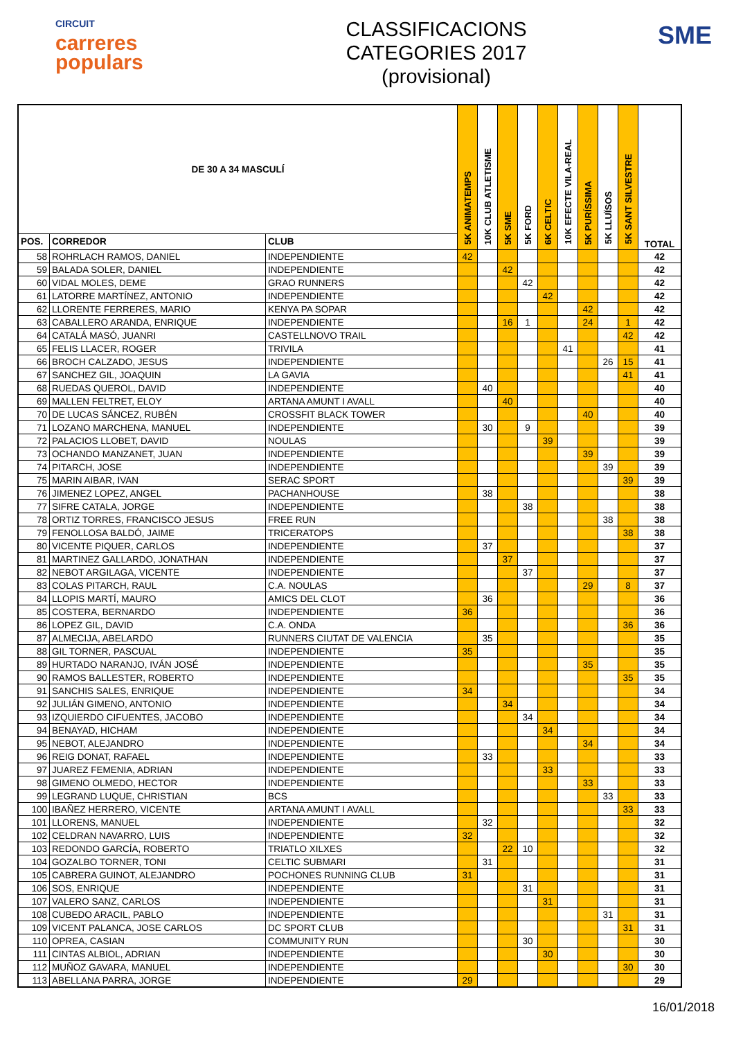CIRCUIT
carreres
populars
CLASSIFICACIONS
CATEGORIES 2017
(provisional)
SME
| DE 30 A 34 MASCULÍ | | | 5K ANIMATEMPS | 10K CLUB ATLETISME | 5K SME | 5K FORD | 6K CELTIC | 10K EFECTE VILA-REAL | 5K PURÍSSIMA | 5K LLUÏSOS | 5K SANT SILVESTRE | TOTAL |
| --- | --- | --- | --- | --- | --- | --- | --- | --- | --- | --- | --- | --- |
| POS. | CORREDOR | CLUB | | | | | | | | | | |
| 58 | ROHRLACH RAMOS, DANIEL | INDEPENDIENTE | 42 | | | | | | | | | 42 |
| 59 | BALADA SOLER, DANIEL | INDEPENDIENTE | | | 42 | | | | | | | 42 |
| 60 | VIDAL MOLES, DEME | GRAO RUNNERS | | | | 42 | | | | | | 42 |
| 61 | LATORRE MARTÍNEZ, ANTONIO | INDEPENDIENTE | | | | | 42 | | | | | 42 |
| 62 | LLORENTE FERRERES, MARIO | KENYA PA SOPAR | | | | | | | 42 | | | 42 |
| 63 | CABALLERO ARANDA, ENRIQUE | INDEPENDIENTE | | | 16 | 1 | | | 24 | | 1 | 42 |
| 64 | CATALÁ MASÓ, JUANRI | CASTELLNOVO TRAIL | | | | | | | | | 42 | 42 |
| 65 | FELIS LLACER, ROGER | TRIVILA | | | | | | 41 | | | | 41 |
| 66 | BROCH CALZADO, JESUS | INDEPENDIENTE | | | | | | | | 26 | 15 | 41 |
| 67 | SANCHEZ GIL, JOAQUIN | LA GAVIA | | | | | | | | | 41 | 41 |
| 68 | RUEDAS QUEROL, DAVID | INDEPENDIENTE | | 40 | | | | | | | | 40 |
| 69 | MALLEN FELTRET, ELOY | ARTANA AMUNT I AVALL | | | 40 | | | | | | | 40 |
| 70 | DE LUCAS SÁNCEZ, RUBÉN | CROSSFIT BLACK TOWER | | | | | | | 40 | | | 40 |
| 71 | LOZANO MARCHENA, MANUEL | INDEPENDIENTE | | 30 | | 9 | | | | | | 39 |
| 72 | PALACIOS LLOBET, DAVID | NOULAS | | | | | 39 | | | | | 39 |
| 73 | OCHANDO MANZANET, JUAN | INDEPENDIENTE | | | | | | | 39 | | | 39 |
| 74 | PITARCH, JOSE | INDEPENDIENTE | | | | | | | | 39 | | 39 |
| 75 | MARIN AIBAR, IVAN | SERAC SPORT | | | | | | | | | 39 | 39 |
| 76 | JIMENEZ LOPEZ, ANGEL | PACHANHOUSE | | 38 | | | | | | | | 38 |
| 77 | SIFRE CATALA, JORGE | INDEPENDIENTE | | | | 38 | | | | | | 38 |
| 78 | ORTIZ TORRES, FRANCISCO JESUS | FREE RUN | | | | | | | | 38 | | 38 |
| 79 | FENOLLOSA BALDÓ, JAIME | TRICERATOPS | | | | | | | | | 38 | 38 |
| 80 | VICENTE PIQUER, CARLOS | INDEPENDIENTE | | 37 | | | | | | | | 37 |
| 81 | MARTINEZ GALLARDO, JONATHAN | INDEPENDIENTE | | | 37 | | | | | | | 37 |
| 82 | NEBOT ARGILAGA, VICENTE | INDEPENDIENTE | | | | 37 | | | | | | 37 |
| 83 | COLAS PITARCH, RAUL | C.A. NOULAS | | | | | | | 29 | | 8 | 37 |
| 84 | LLOPIS MARTÍ, MAURO | AMICS DEL CLOT | | 36 | | | | | | | | 36 |
| 85 | COSTERA, BERNARDO | INDEPENDIENTE | 36 | | | | | | | | | 36 |
| 86 | LOPEZ GIL, DAVID | C.A. ONDA | | | | | | | | | 36 | 36 |
| 87 | ALMECIJA, ABELARDO | RUNNERS CIUTAT DE VALENCIA | | 35 | | | | | | | | 35 |
| 88 | GIL TORNER, PASCUAL | INDEPENDIENTE | 35 | | | | | | | | | 35 |
| 89 | HURTADO NARANJO, IVÁN JOSÉ | INDEPENDIENTE | | | | | | | 35 | | | 35 |
| 90 | RAMOS BALLESTER, ROBERTO | INDEPENDIENTE | | | | | | | | | 35 | 35 |
| 91 | SANCHIS SALES, ENRIQUE | INDEPENDIENTE | 34 | | | | | | | | | 34 |
| 92 | JULIÁN GIMENO, ANTONIO | INDEPENDIENTE | | | 34 | | | | | | | 34 |
| 93 | IZQUIERDO CIFUENTES, JACOBO | INDEPENDIENTE | | | | 34 | | | | | | 34 |
| 94 | BENAYAD, HICHAM | INDEPENDIENTE | | | | | 34 | | | | | 34 |
| 95 | NEBOT, ALEJANDRO | INDEPENDIENTE | | | | | | | 34 | | | 34 |
| 96 | REIG DONAT, RAFAEL | INDEPENDIENTE | | 33 | | | | | | | | 33 |
| 97 | JUAREZ FEMENIA, ADRIAN | INDEPENDIENTE | | | | | 33 | | | | | 33 |
| 98 | GIMENO OLMEDO, HECTOR | INDEPENDIENTE | | | | | | | 33 | | | 33 |
| 99 | LEGRAND LUQUE, CHRISTIAN | BCS | | | | | | | | 33 | | 33 |
| 100 | IBAÑEZ HERRERO, VICENTE | ARTANA AMUNT I AVALL | | | | | | | | | 33 | 33 |
| 101 | LLORENS, MANUEL | INDEPENDIENTE | | 32 | | | | | | | | 32 |
| 102 | CELDRAN NAVARRO, LUIS | INDEPENDIENTE | 32 | | | | | | | | | 32 |
| 103 | REDONDO GARCÍA, ROBERTO | TRIATLO XILXES | | | 22 | 10 | | | | | | 32 |
| 104 | GOZALBO TORNER, TONI | CELTIC SUBMARI | | 31 | | | | | | | | 31 |
| 105 | CABRERA GUINOT, ALEJANDRO | POCHONES RUNNING CLUB | 31 | | | | | | | | | 31 |
| 106 | SOS, ENRIQUE | INDEPENDIENTE | | | | 31 | | | | | | 31 |
| 107 | VALERO SANZ, CARLOS | INDEPENDIENTE | | | | | 31 | | | | | 31 |
| 108 | CUBEDO ARACIL, PABLO | INDEPENDIENTE | | | | | | | | 31 | | 31 |
| 109 | VICENT PALANCA, JOSE CARLOS | DC SPORT CLUB | | | | | | | | | 31 | 31 |
| 110 | OPREA, CASIAN | COMMUNITY RUN | | | | 30 | | | | | | 30 |
| 111 | CINTAS ALBIOL, ADRIAN | INDEPENDIENTE | | | | | 30 | | | | | 30 |
| 112 | MUÑOZ GAVARA, MANUEL | INDEPENDIENTE | | | | | | | | | 30 | 30 |
| 113 | ABELLANA PARRA, JORGE | INDEPENDIENTE | 29 | | | | | | | | | 29 |
16/01/2018